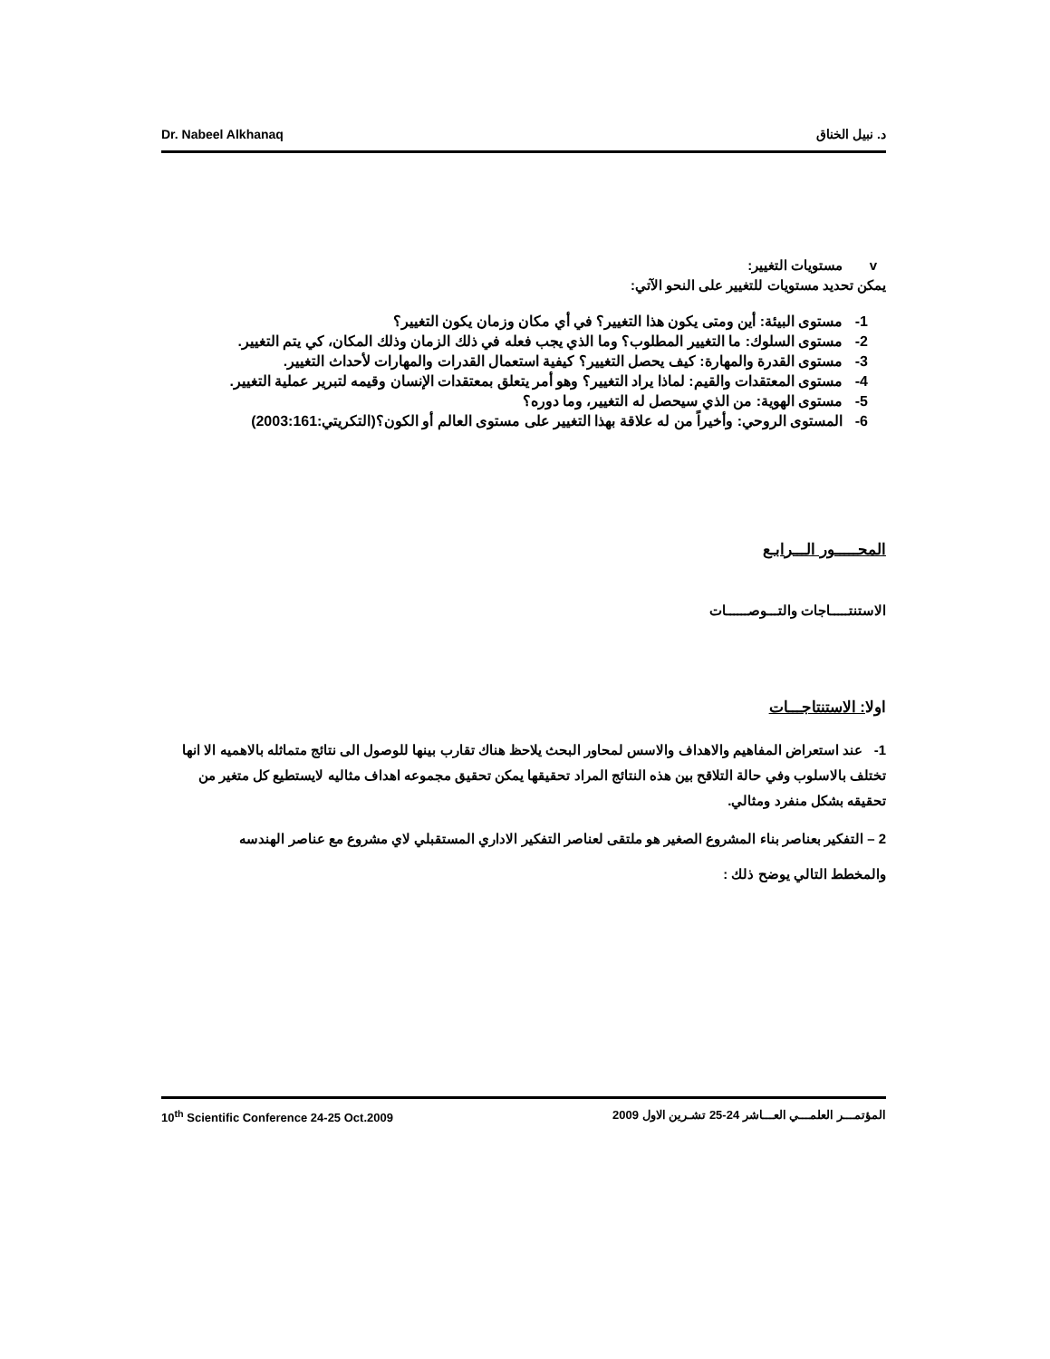Dr. Nabeel Alkhanaq د. نبيل الخناق
v مستويات التغيير:
يمكن تحديد مستويات للتغيير على النحو الآتي:
1- مستوى البيئة: أين ومتى يكون هذا التغيير؟ في أي مكان وزمان يكون التغيير؟
2- مستوى السلوك: ما التغيير المطلوب؟ وما الذي يجب فعله في ذلك الزمان وذلك المكان، كي يتم التغيير.
3- مستوى القدرة والمهارة: كيف يحصل التغيير؟ كيفية استعمال القدرات والمهارات لأحداث التغيير.
4- مستوى المعتقدات والقيم: لماذا يراد التغيير؟ وهو أمر يتعلق بمعتقدات الإنسان وقيمه لتبرير عملية التغيير.
5- مستوى الهوية: من الذي سيحصل له التغيير، وما دوره؟
6- المستوى الروحي: وأخيراً من له علاقة بهذا التغيير على مستوى العالم أو الكون؟(التكريتي:2003:161)
المحـــــور الـــرابـع
الاستنتـــــاجات والتـــوصــــــات
اولا: الاستنتاجـــات
1- عند استعراض المفاهيم والاهداف والاسس لمحاور البحث يلاحظ هناك تقارب بينها للوصول الى نتائج متماثله بالاهميه الا انها تختلف بالاسلوب وفي حالة التلاقح بين هذه النتائج المراد تحقيقها يمكن تحقيق مجموعه اهداف مثاليه لايستطيع كل متغير من تحقيقه بشكل منفرد ومثالي.
2 – التفكير بعناصر بناء المشروع الصغير هو ملتقى لعناصر التفكير الاداري المستقبلي لاي مشروع مع عناصر الهندسه
والمخطط التالي يوضح ذلك :
10<sup>th</sup> Scientific Conference 24-25 Oct.2009 المؤتمـــر العلمـــي العـــاشر 24-25 تشـرين الاول 2009